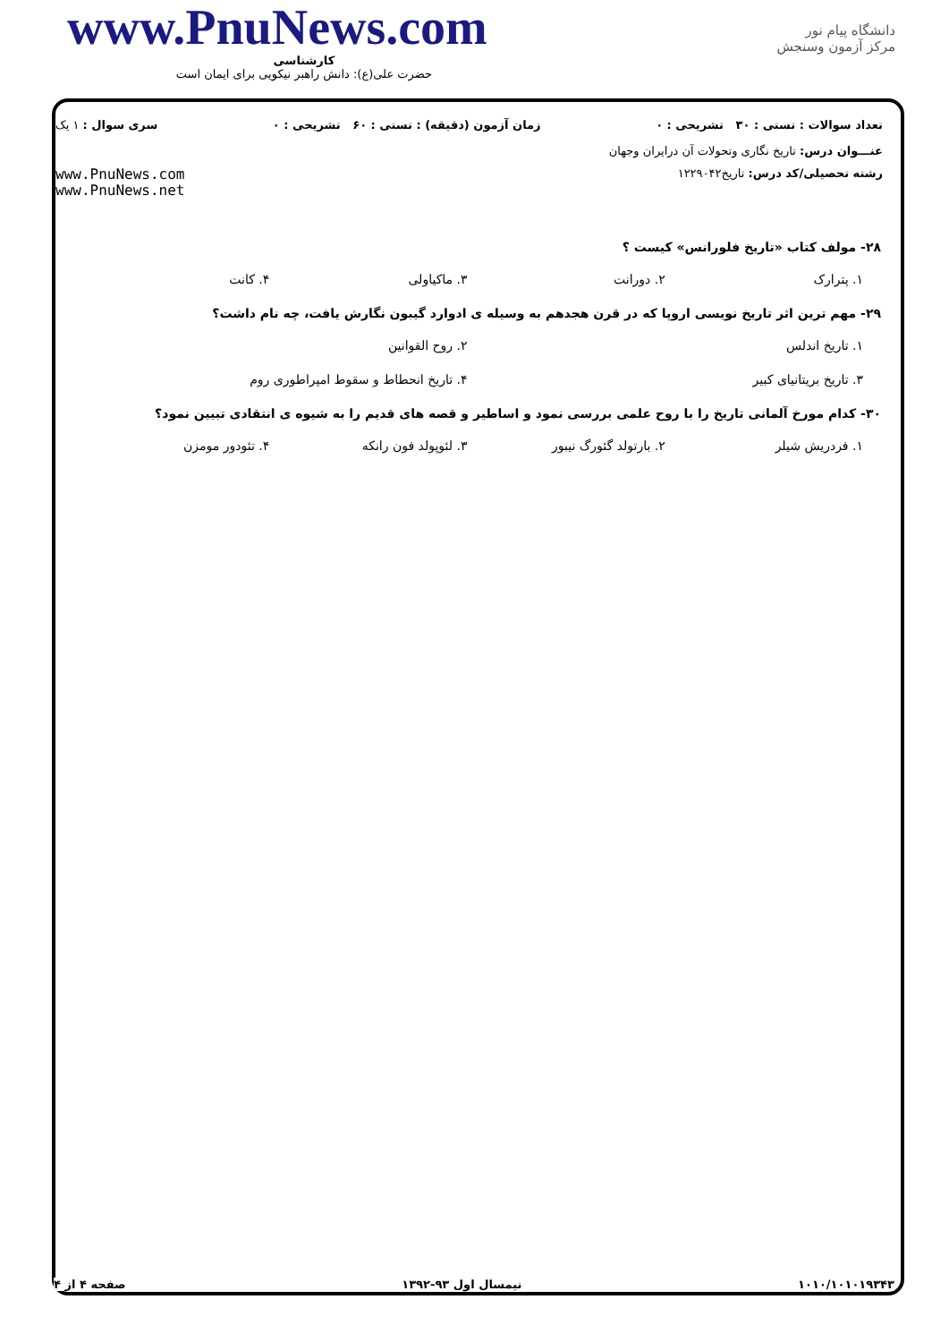www.PnuNews.com
کارشناسی
حضرت علی(ع): دانش راهبر نیکویی برای ایمان است
دانشگاه پیام نور
مرکز آزمون وسنجش
تعداد سوالات : تستی : ۳۰ تشریحی : ۰ زمان آزمون (دقیقه) : تستی : ۶۰ تشریحی : ۰ سری سوال : ۱ یک
عنـــوان درس: تاریخ نگاری وتحولات آن درایران وجهان
رشته تحصیلی/کد درس: تاریخ۱۲۲۹۰۴۲ www.PnuNews.com
www.PnuNews.net
۲۸- مولف کتاب «تاریخ فلورانس» کیست ؟
۱. پترارک ۲. دورانت ۳. ماکیاولی ۴. کانت
۲۹- مهم ترین اثر تاریخ نویسی اروپا که در قرن هجدهم به وسیله ی ادوارد گیبون نگارش یافت، چه نام داشت؟
۱. تاریخ اندلس ۲. روح القوانین
۳. تاریخ بریتانیای کبیر ۴. تاریخ انحطاط و سقوط امپراطوری روم
۳۰- کدام مورخ آلمانی تاریخ را با روح علمی بررسی نمود و اساطیر و قصه های قدیم را به شیوه ی انتقادی تبیین نمود؟
۱. فردریش شیلر ۲. بارتولد گئورگ نیبور ۳. لئوپولد فون رانکه ۴. تئودور مومزن
۱۰۱۰/۱۰۱۰۱۹۳۴۳ نیمسال اول ۹۳-۱۳۹۲ صفحه ۴ از ۴